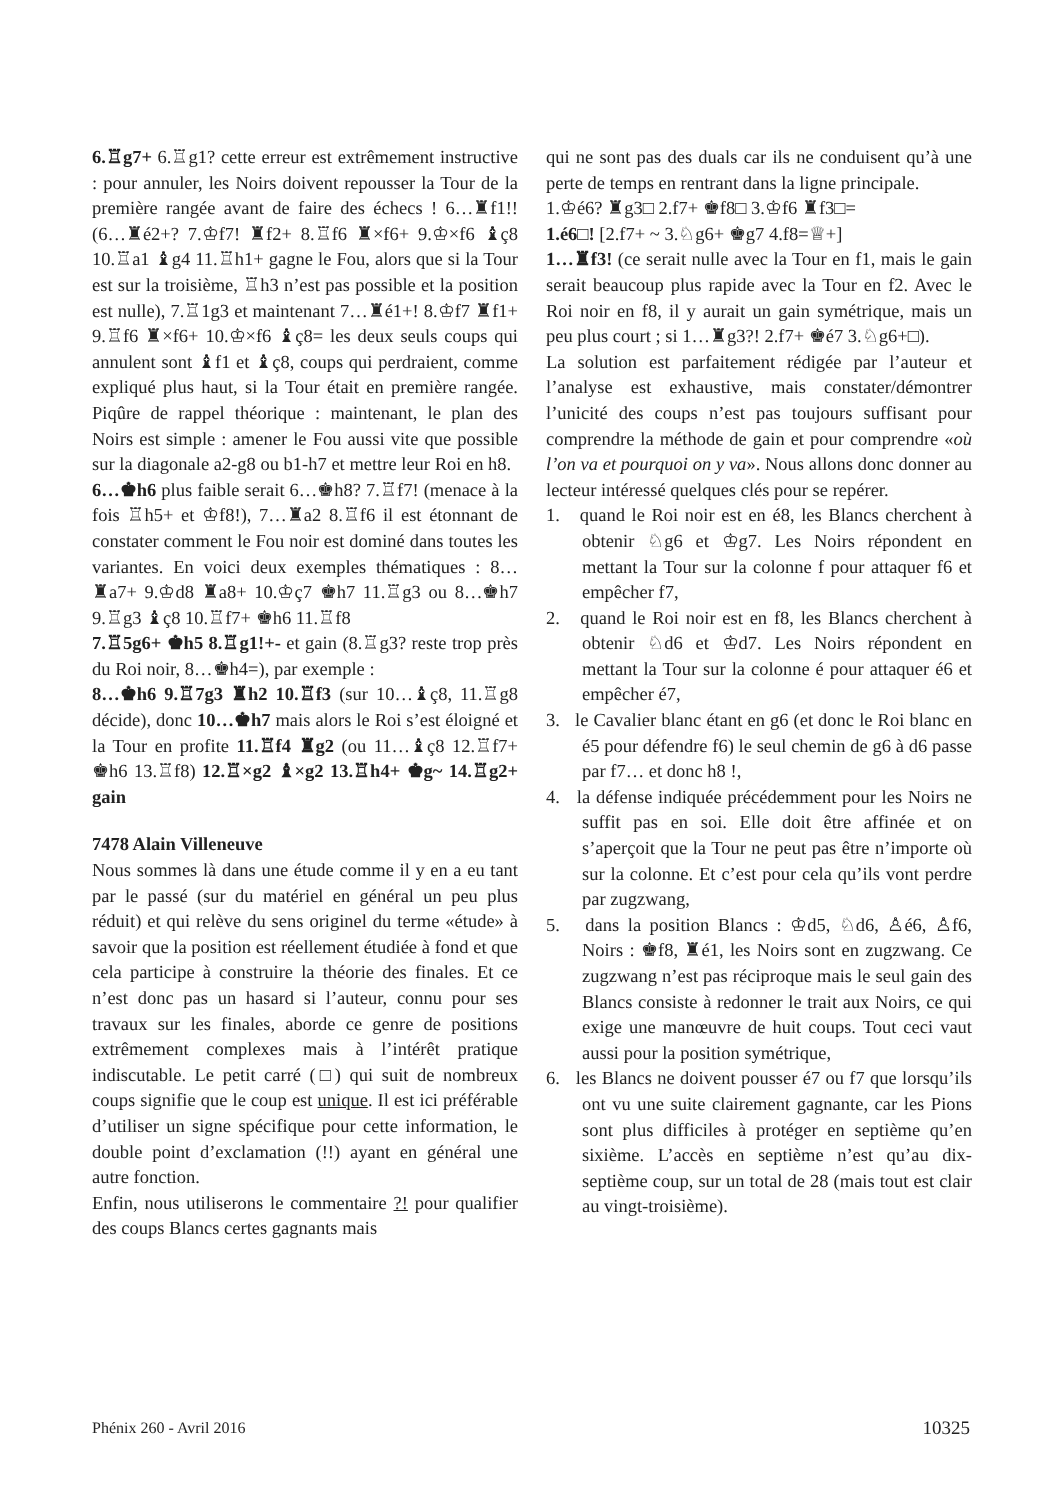6.♖g7+ 6.♖g1? cette erreur est extrêmement instructive : pour annuler, les Noirs doivent repousser la Tour de la première rangée avant de faire des échecs ! 6…♜f1!! (6…♜é2+? 7.♔f7! ♜f2+ 8.♖f6 ♜×f6+ 9.♔×f6 ♝ç8 10.♖a1 ♝g4 11.♖h1+ gagne le Fou, alors que si la Tour est sur la troisième, ♖h3 n’est pas possible et la position est nulle), 7.♖1g3 et maintenant 7…♜é1+! 8.♔f7 ♜f1+ 9.♖f6 ♜×f6+ 10.♔×f6 ♝ç8= les deux seuls coups qui annulent sont ♝f1 et ♝ç8, coups qui perdraient, comme expliqué plus haut, si la Tour était en première rangée. Piqûre de rappel théorique : maintenant, le plan des Noirs est simple : amener le Fou aussi vite que possible sur la diagonale a2-g8 ou b1-h7 et mettre leur Roi en h8.
6…♚h6 plus faible serait 6…♚h8? 7.♖f7! (menace à la fois ♖h5+ et ♔f8!), 7…♜a2 8.♖f6 il est étonnant de constater comment le Fou noir est dominé dans toutes les variantes. En voici deux exemples thématiques : 8…♜a7+ 9.♔d8 ♜a8+ 10.♔ç7 ♚h7 11.♖g3 ou 8…♚h7 9.♖g3 ♝ç8 10.♖f7+ ♚h6 11.♖f8
7.♖5g6+ ♚h5 8.♖g1!+- et gain (8.♖g3? reste trop près du Roi noir, 8…♚h4=), par exemple :
8…♚h6 9.♖7g3 ♜h2 10.♖f3 (sur 10…♝ç8, 11.♖g8 décide), donc 10…♚h7 mais alors le Roi s’est éloigné et la Tour en profite 11.♖f4 ♜g2 (ou 11…♝ç8 12.♖f7+ ♚h6 13.♖f8) 12.♖×g2 ♝×g2 13.♖h4+ ♚g~ 14.♖g2+ gain
7478 Alain Villeneuve
Nous sommes là dans une étude comme il y en a eu tant par le passé (sur du matériel en général un peu plus réduit) et qui relève du sens originel du terme «étude» à savoir que la position est réellement étudiée à fond et que cela participe à construire la théorie des finales. Et ce n’est donc pas un hasard si l’auteur, connu pour ses travaux sur les finales, aborde ce genre de positions extrêmement complexes mais à l’intérêt pratique indiscutable. Le petit carré (□) qui suit de nombreux coups signifie que le coup est unique. Il est ici préférable d’utiliser un signe spécifique pour cette information, le double point d’exclamation (!!) ayant en général une autre fonction.
Enfin, nous utiliserons le commentaire ?! pour qualifier des coups Blancs certes gagnants mais
qui ne sont pas des duals car ils ne conduisent qu’à une perte de temps en rentrant dans la ligne principale.
1.♔é6? ♜g3□ 2.f7+ ♚f8□ 3.♔f6 ♜f3□=
1.é6□! [2.f7+ ~ 3.♘g6+ ♚g7 4.f8=♕+]
1…♜f3! (ce serait nulle avec la Tour en f1, mais le gain serait beaucoup plus rapide avec la Tour en f2. Avec le Roi noir en f8, il y aurait un gain symétrique, mais un peu plus court ; si 1…♜g3?! 2.f7+ ♚é7 3.♘g6+□).
La solution est parfaitement rédigée par l’auteur et l’analyse est exhaustive, mais constater/démontrer l’unicité des coups n’est pas toujours suffisant pour comprendre la méthode de gain et pour comprendre «où l’on va et pourquoi on y va». Nous allons donc donner au lecteur intéressé quelques clés pour se repérer.
1. quand le Roi noir est en é8, les Blancs cherchent à obtenir ♘g6 et ♔g7. Les Noirs répondent en mettant la Tour sur la colonne f pour attaquer f6 et empêcher f7,
2. quand le Roi noir est en f8, les Blancs cherchent à obtenir ♘d6 et ♔d7. Les Noirs répondent en mettant la Tour sur la colonne é pour attaquer é6 et empêcher é7,
3. le Cavalier blanc étant en g6 (et donc le Roi blanc en é5 pour défendre f6) le seul chemin de g6 à d6 passe par f7… et donc h8 !,
4. la défense indiquée précédemment pour les Noirs ne suffit pas en soi. Elle doit être affinée et on s’aperçoit que la Tour ne peut pas être n’importe où sur la colonne. Et c’est pour cela qu’ils vont perdre par zugzwang,
5. dans la position Blancs : ♔d5, ♘d6, ♙é6, ♙f6, Noirs : ♚f8, ♜é1, les Noirs sont en zugzwang. Ce zugzwang n’est pas réciproque mais le seul gain des Blancs consiste à redonner le trait aux Noirs, ce qui exige une manœuvre de huit coups. Tout ceci vaut aussi pour la position symétrique,
6. les Blancs ne doivent pousser é7 ou f7 que lorsqu’ils ont vu une suite clairement gagnante, car les Pions sont plus difficiles à protéger en septième qu’en sixième. L’accès en septième n’est qu’au dix-septième coup, sur un total de 28 (mais tout est clair au vingt-troisième).
Phénix 260 - Avril 2016 10325